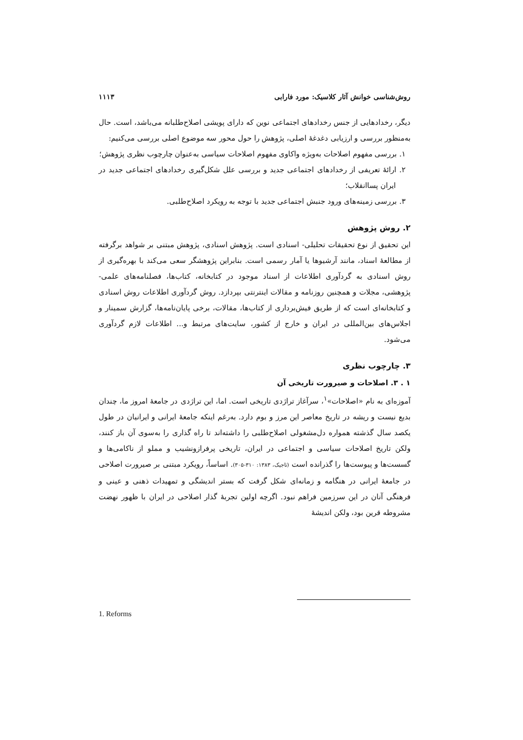روش‌شناسی خوانش آثار کلاسیک: مورد فارابی ۱۱۱۳
دیگر، رخدادهایی از جنس رخدادهای اجتماعی نوین که دارای پویشی اصلاح‌طلبانه می‌باشد، است. حال به‌منظور بررسی و ارزیابی دغدغهٔ اصلی، پژوهش را حول محور سه موضوع اصلی بررسی می‌کنیم:
۱. بررسی مفهوم اصلاحات به‌ویژه واکاوی مفهوم اصلاحات سیاسی به‌عنوان چارچوب نظری پژوهش؛
۲. ارائهٔ تعریفی از رخدادهای اجتماعی جدید و بررسی علل شکل‌گیری رخدادهای اجتماعی جدید در ایران پساانقلاب؛
۳. بررسی زمینه‌های ورود جنبش اجتماعی جدید با توجه به رویکرد اصلاح‌طلبی.
۲. روش پژوهش
این تحقیق از نوع تحقیقات تحلیلی- اسنادی است. پژوهش اسنادی، پژوهش مبتنی بر شواهد برگرفته از مطالعهٔ اسناد، مانند آرشیوها یا آمار رسمی است. بنابراین پژوهشگر سعی می‌کند با بهره‌گیری از روش اسنادی به گردآوری اطلاعات از اسناد موجود در کتابخانه، کتاب‌ها، فصلنامه‌های علمی- پژوهشی، مجلات و همچنین روزنامه و مقالات اینترنتی بپردازد. روش گردآوری اطلاعات روش اسنادی و کتابخانه‌ای است که از طریق فیش‌برداری از کتاب‌ها، مقالات، برخی پایان‌نامه‌ها، گزارش سمینار و اجلاس‌های بین‌المللی در ایران و خارج از کشور، سایت‌های مرتبط و... اطلاعات لازم گردآوری می‌شود.
۳. چارچوب نظری
۱ . ۳. اصلاحات و صیرورت تاریخی آن
آموزه‌ای به نام «اصلاحات»<sup>۱</sup>، سرآغاز تراژدی تاریخی است. اما، این تراژدی در جامعهٔ امروز ما، چندان بدیع نیست و ریشه در تاریخ معاصر این مرز و بوم دارد. به‌رغم اینکه جامعهٔ ایرانی و ایرانیان در طول یکصد سال گذشته همواره دل‌مشغولی اصلاح‌طلبی را داشته‌اند تا راه گذاری را به‌سوی آن باز کنند، ولکن تاریخ اصلاحات سیاسی و اجتماعی در ایران، تاریخی پرفرازونشیب و مملو از ناکامی‌ها و گسست‌ها و پیوست‌ها را گذرانده است (تاجیک، ۱۳۸۳: ۳۱۰-۳۰۵). اساساً، رویکرد مبتنی بر صیرورت اصلاحی در جامعهٔ ایرانی در هنگامه و زمانه‌ای شکل گرفت که بستر اندیشگی و تمهیدات ذهنی و عینی و فرهنگی آنان در این سرزمین فراهم نبود. اگرچه اولین تجربهٔ گذار اصلاحی در ایران با ظهور نهضت مشروطه قرین بود، ولکن اندیشهٔ
1. Reforms